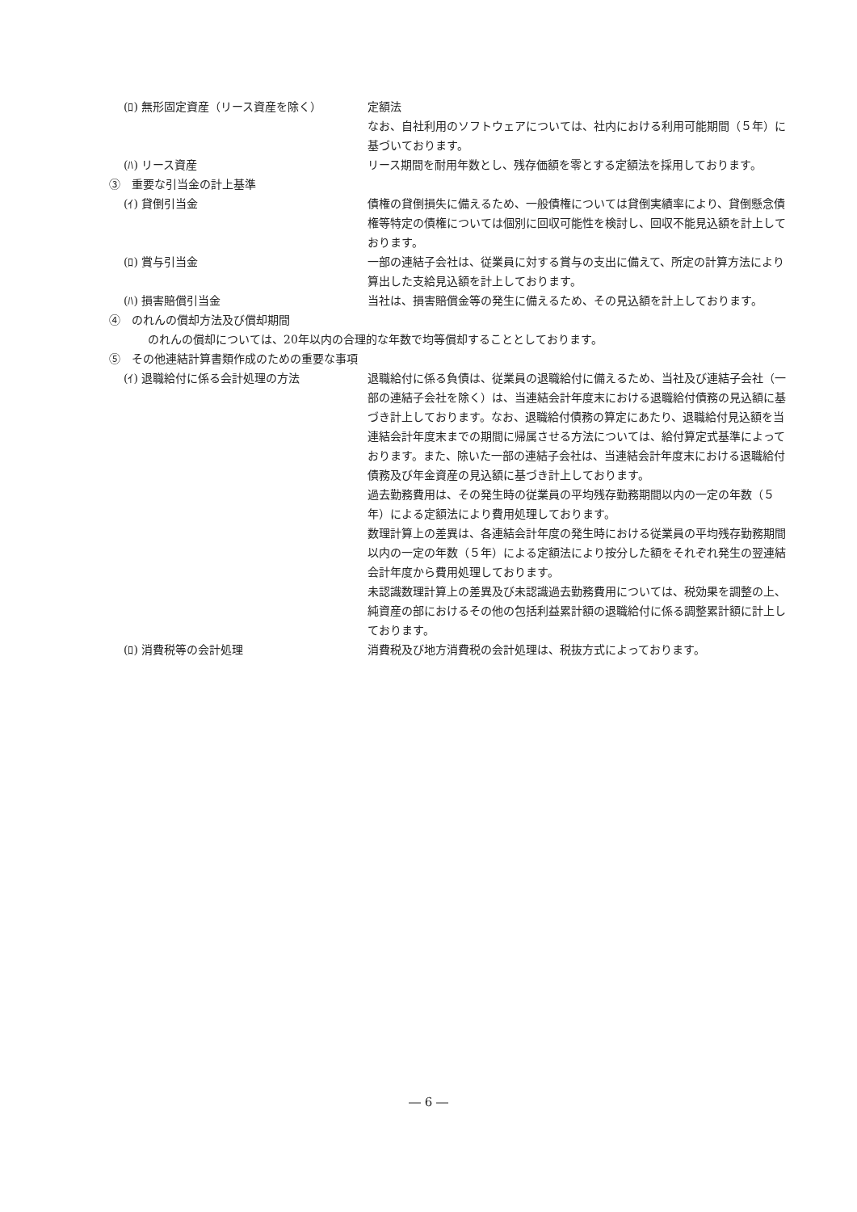(ﾛ) 無形固定資産（リース資産を除く） 定額法
なお、自社利用のソフトウェアについては、社内における利用可能期間（５年）に基づいております。
(ﾊ) リース資産 リース期間を耐用年数とし、残存価額を零とする定額法を採用しております。
③　重要な引当金の計上基準
(ｲ) 貸倒引当金 債権の貸倒損失に備えるため、一般債権については貸倒実績率により、貸倒懸念債権等特定の債権については個別に回収可能性を検討し、回収不能見込額を計上しております。
(ﾛ) 賞与引当金 一部の連結子会社は、従業員に対する賞与の支出に備えて、所定の計算方法により算出した支給見込額を計上しております。
(ﾊ) 損害賠償引当金 当社は、損害賠償金等の発生に備えるため、その見込額を計上しております。
④　のれんの償却方法及び償却期間
のれんの償却については、20年以内の合理的な年数で均等償却することとしております。
⑤　その他連結計算書類作成のための重要な事項
(ｲ) 退職給付に係る会計処理の方法 退職給付に係る負債は、従業員の退職給付に備えるため、当社及び連結子会社（一部の連結子会社を除く）は、当連結会計年度末における退職給付債務の見込額に基づき計上しております。なお、退職給付債務の算定にあたり、退職給付見込額を当連結会計年度末までの期間に帰属させる方法については、給付算定式基準によっております。また、除いた一部の連結子会社は、当連結会計年度末における退職給付債務及び年金資産の見込額に基づき計上しております。
過去勤務費用は、その発生時の従業員の平均残存勤務期間以内の一定の年数（５年）による定額法により費用処理しております。
数理計算上の差異は、各連結会計年度の発生時における従業員の平均残存勤務期間以内の一定の年数（５年）による定額法により按分した額をそれぞれ発生の翌連結会計年度から費用処理しております。
未認識数理計算上の差異及び未認識過去勤務費用については、税効果を調整の上、純資産の部におけるその他の包括利益累計額の退職給付に係る調整累計額に計上しております。
(ﾛ) 消費税等の会計処理 消費税及び地方消費税の会計処理は、税抜方式によっております。
― 6 ―